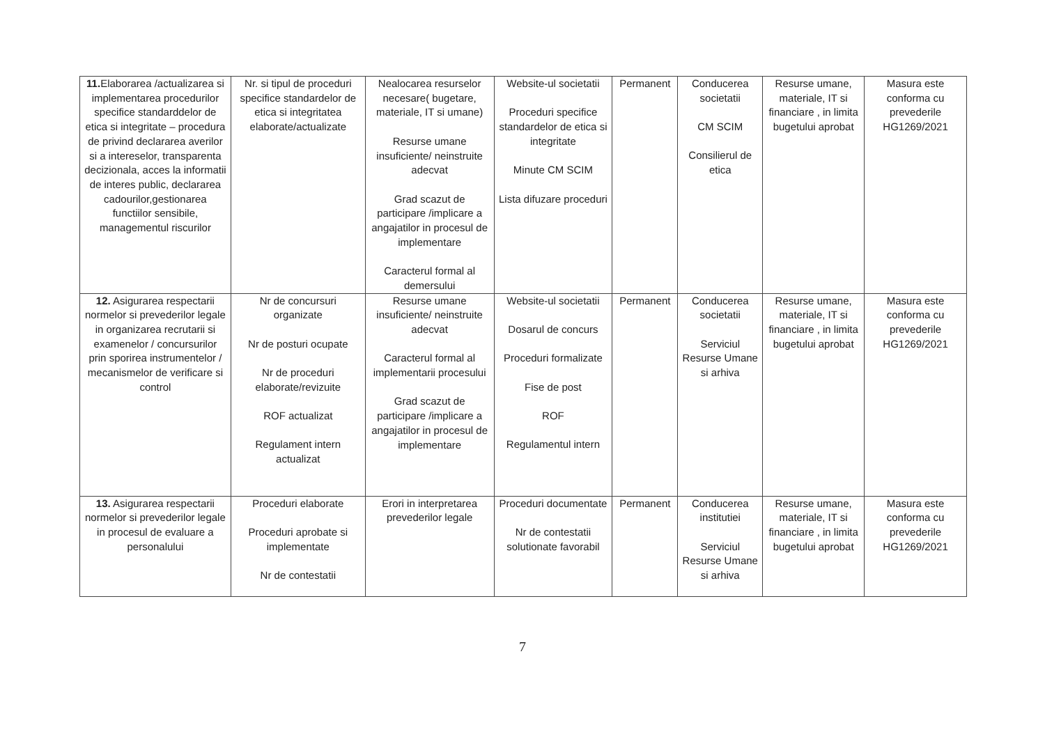| 11. Elaborarea /actualizarea si implementarea procedurilor specifice standarddelor de etica si integritate – procedura de privind declararea averilor si a intereselor, transparenta decizionala, acces la informatii de interes public, declararea cadourilor,gestionarea functiilor sensibile, managementul riscurilor | Nr. si tipul de proceduri specifice standardelor de etica si integritatea elaborate/actualizate | Nealocarea resurselor necesare( bugetare, materiale, IT si umane) Resurse umane insuficiente/ neinstruite adecvat Grad scazut de participare /implicare a angajatilor in procesul de implementare Caracterul formal al demersului | Website-ul societatii Proceduri specifice standardelor de etica si integritate Minute CM SCIM Lista difuzare proceduri | Permanent | Conducerea societatii CM SCIM Consilierul de etica | Resurse umane, materiale, IT si financiare , in limita bugetului aprobat | Masura este conforma cu prevederile HG1269/2021 |
| 12. Asigurarea respectarii normelor si prevederilor legale in organizarea recrutarii si examenelor / concursurilor prin sporirea instrumentelor / mecanismelor de verificare si control | Nr de concursuri organizate Nr de posturi ocupate Nr de proceduri elaborate/revizuite ROF actualizat Regulament intern actualizat | Resurse umane insuficiente/ neinstruite adecvat Caracterul formal al implementarii procesului Grad scazut de participare /implicare a angajatilor in procesul de implementare | Website-ul societatii Dosarul de concurs Proceduri formalizate Fise de post ROF Regulamentul intern | Permanent | Conducerea societatii Serviciul Resurse Umane si arhiva | Resurse umane, materiale, IT si financiare , in limita bugetului aprobat | Masura este conforma cu prevederile HG1269/2021 |
| 13. Asigurarea respectarii normelor si prevederilor legale in procesul de evaluare a personalului | Proceduri elaborate Proceduri aprobate si implementate Nr de contestatii | Erori in interpretarea prevederilor legale | Proceduri documentate Nr de contestatii solutionate favorabil | Permanent | Conducerea institutiei Serviciul Resurse Umane si arhiva | Resurse umane, materiale, IT si financiare , in limita bugetului aprobat | Masura este conforma cu prevederile HG1269/2021 |
7